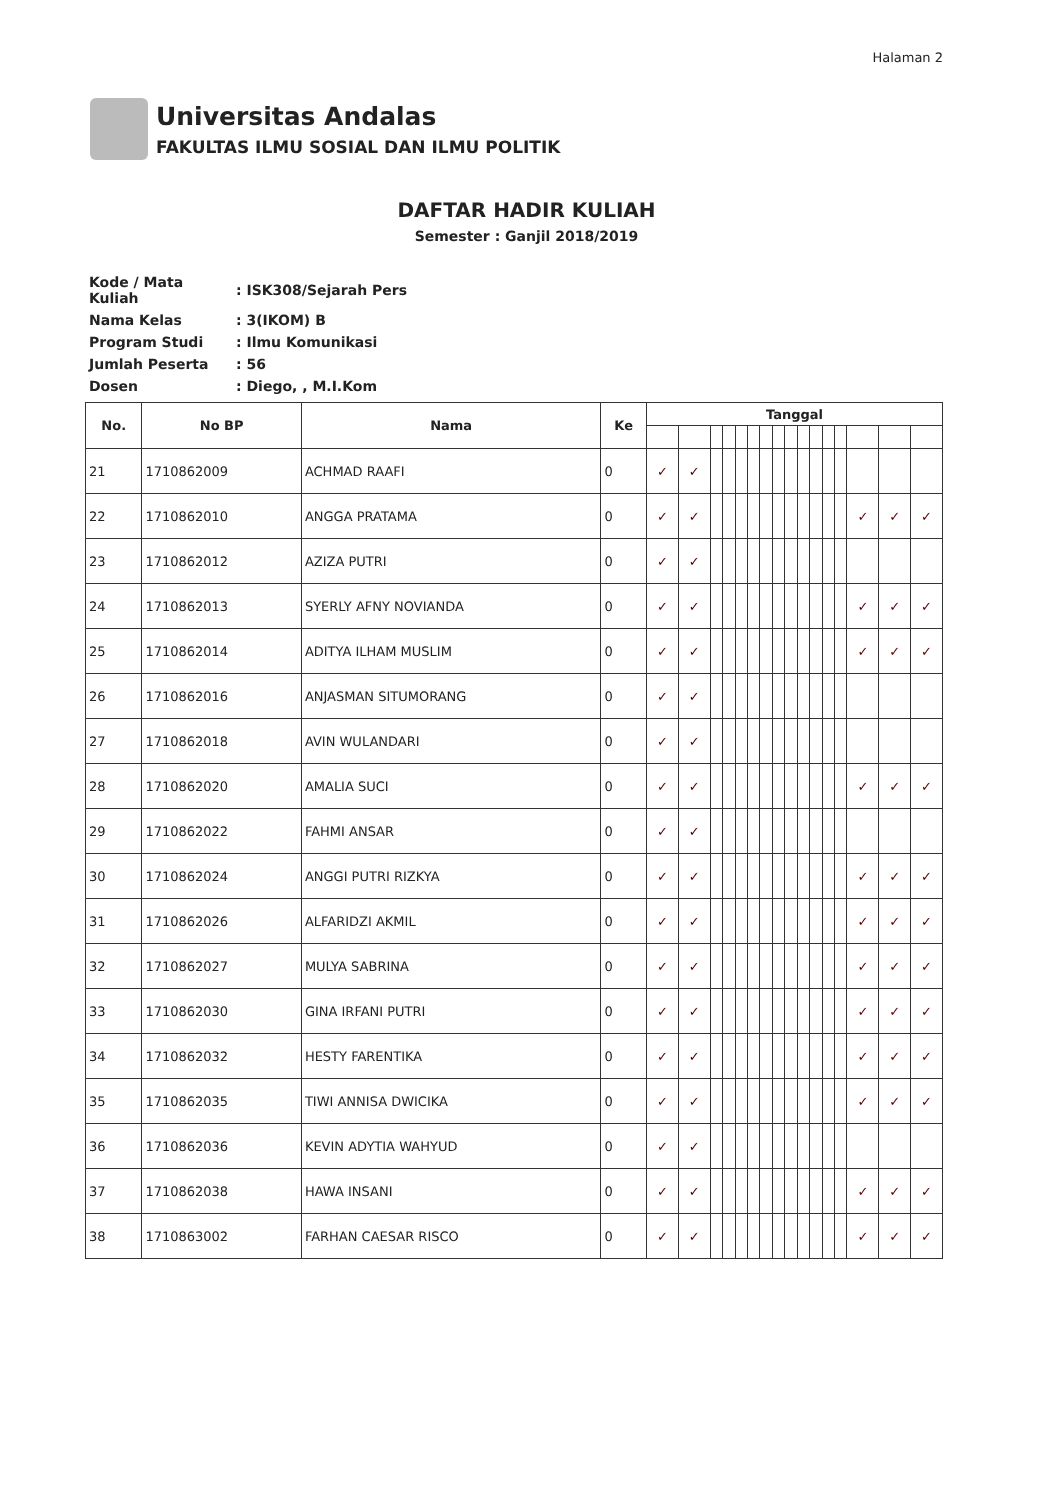Halaman 2
Universitas Andalas
FAKULTAS ILMU SOSIAL DAN ILMU POLITIK
DAFTAR HADIR KULIAH
Semester : Ganjil 2018/2019
| Kode / Mata Kuliah | : ISK308/Sejarah Pers |
| Nama Kelas | : 3(IKOM) B |
| Program Studi | : Ilmu Komunikasi |
| Jumlah Peserta | : 56 |
| Dosen | : Diego, , M.I.Kom |
| No. | No BP | Nama | Ke | Tanggal | | | | | | | | | | | | | | | |
| --- | --- | --- | --- | --- | --- | --- | --- | --- | --- | --- | --- | --- | --- | --- | --- | --- | --- | --- | --- |
| 21 | 1710862009 | ACHMAD RAAFI | 0 | ✓ | ✓ | | | | | | | | | | | | | | |
| 22 | 1710862010 | ANGGA PRATAMA | 0 | ✓ | ✓ | | | | | | | | | | | | ✓ | ✓ | ✓ |
| 23 | 1710862012 | AZIZA PUTRI | 0 | ✓ | ✓ | | | | | | | | | | | | | | |
| 24 | 1710862013 | SYERLY AFNY NOVIANDA | 0 | ✓ | ✓ | | | | | | | | | | | | ✓ | ✓ | ✓ |
| 25 | 1710862014 | ADITYA ILHAM MUSLIM | 0 | ✓ | ✓ | | | | | | | | | | | | ✓ | ✓ | ✓ |
| 26 | 1710862016 | ANJASMAN SITUMORANG | 0 | ✓ | ✓ | | | | | | | | | | | | | | |
| 27 | 1710862018 | AVIN WULANDARI | 0 | ✓ | ✓ | | | | | | | | | | | | | | |
| 28 | 1710862020 | AMALIA SUCI | 0 | ✓ | ✓ | | | | | | | | | | | | ✓ | ✓ | ✓ |
| 29 | 1710862022 | FAHMI ANSAR | 0 | ✓ | ✓ | | | | | | | | | | | | | | |
| 30 | 1710862024 | ANGGI PUTRI RIZKYA | 0 | ✓ | ✓ | | | | | | | | | | | | ✓ | ✓ | ✓ |
| 31 | 1710862026 | ALFARIDZI AKMIL | 0 | ✓ | ✓ | | | | | | | | | | | | ✓ | ✓ | ✓ |
| 32 | 1710862027 | MULYA SABRINA | 0 | ✓ | ✓ | | | | | | | | | | | | ✓ | ✓ | ✓ |
| 33 | 1710862030 | GINA IRFANI PUTRI | 0 | ✓ | ✓ | | | | | | | | | | | | ✓ | ✓ | ✓ |
| 34 | 1710862032 | HESTY FARENTIKA | 0 | ✓ | ✓ | | | | | | | | | | | | ✓ | ✓ | ✓ |
| 35 | 1710862035 | TIWI ANNISA DWICIKA | 0 | ✓ | ✓ | | | | | | | | | | | | ✓ | ✓ | ✓ |
| 36 | 1710862036 | KEVIN ADYTIA WAHYUD | 0 | ✓ | ✓ | | | | | | | | | | | | | | |
| 37 | 1710862038 | HAWA INSANI | 0 | ✓ | ✓ | | | | | | | | | | | | ✓ | ✓ | ✓ |
| 38 | 1710863002 | FARHAN CAESAR RISCO | 0 | ✓ | ✓ | | | | | | | | | | | | ✓ | ✓ | ✓ |